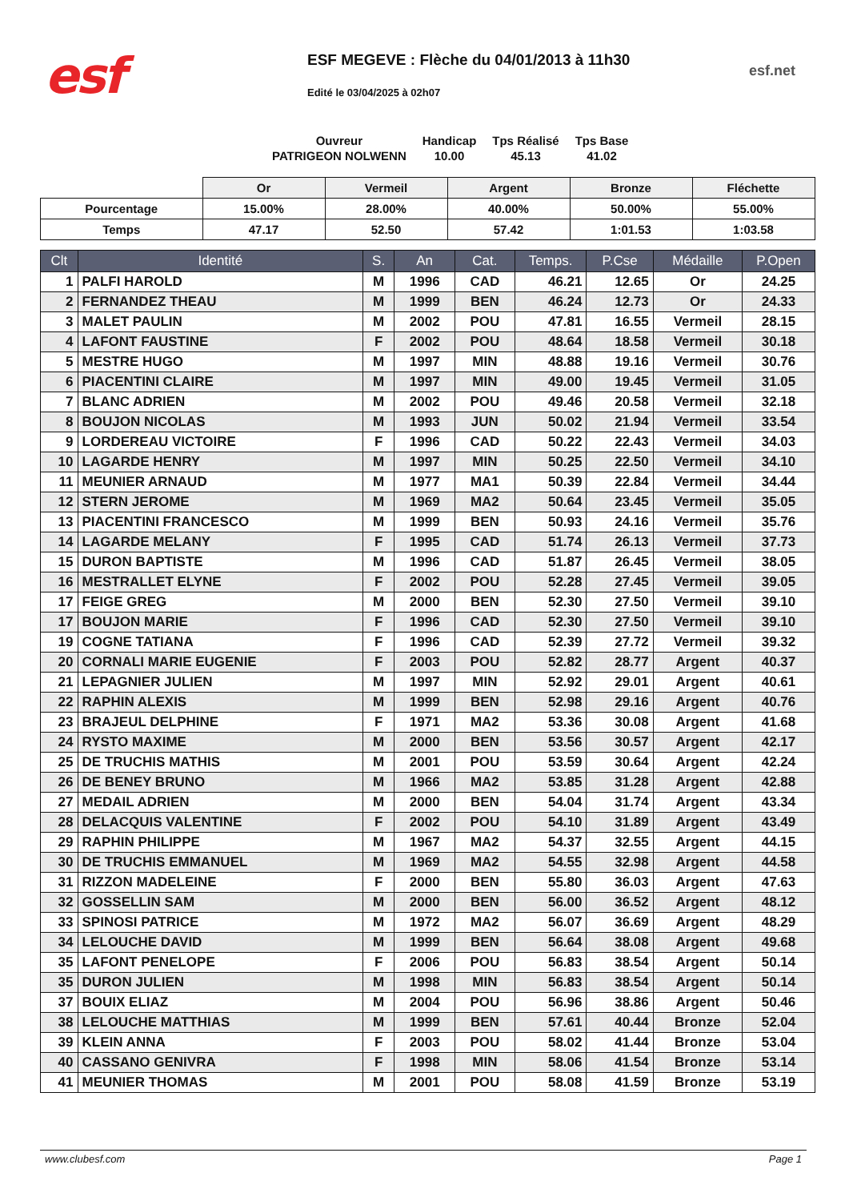esf
ESF MEGEVE : Flèche du 04/01/2013 à 11h30
esf.net
Edité le 03/04/2025 à 02h07
| Ouvreur | Handicap | Tps Réalisé | Tps Base |
| PATRIGEON NOLWENN | 10.00 | 45.13 | 41.02 |
| | Or | Vermeil | Argent | Bronze | Fléchette |
| Pourcentage | 15.00% | 28.00% | 40.00% | 50.00% | 55.00% |
| Temps | 47.17 | 52.50 | 57.42 | 1:01.53 | 1:03.58 |
| Clt | Identité | S. | An | Cat. | Temps. | P.Cse | Médaille | P.Open |
| --- | --- | --- | --- | --- | --- | --- | --- | --- |
| 1 | PALFI HAROLD | M | 1996 | CAD | 46.21 | 12.65 | Or | 24.25 |
| 2 | FERNANDEZ THEAU | M | 1999 | BEN | 46.24 | 12.73 | Or | 24.33 |
| 3 | MALET PAULIN | M | 2002 | POU | 47.81 | 16.55 | Vermeil | 28.15 |
| 4 | LAFONT FAUSTINE | F | 2002 | POU | 48.64 | 18.58 | Vermeil | 30.18 |
| 5 | MESTRE HUGO | M | 1997 | MIN | 48.88 | 19.16 | Vermeil | 30.76 |
| 6 | PIACENTINI CLAIRE | M | 1997 | MIN | 49.00 | 19.45 | Vermeil | 31.05 |
| 7 | BLANC ADRIEN | M | 2002 | POU | 49.46 | 20.58 | Vermeil | 32.18 |
| 8 | BOUJON NICOLAS | M | 1993 | JUN | 50.02 | 21.94 | Vermeil | 33.54 |
| 9 | LORDEREAU VICTOIRE | F | 1996 | CAD | 50.22 | 22.43 | Vermeil | 34.03 |
| 10 | LAGARDE HENRY | M | 1997 | MIN | 50.25 | 22.50 | Vermeil | 34.10 |
| 11 | MEUNIER ARNAUD | M | 1977 | MA1 | 50.39 | 22.84 | Vermeil | 34.44 |
| 12 | STERN JEROME | M | 1969 | MA2 | 50.64 | 23.45 | Vermeil | 35.05 |
| 13 | PIACENTINI FRANCESCO | M | 1999 | BEN | 50.93 | 24.16 | Vermeil | 35.76 |
| 14 | LAGARDE MELANY | F | 1995 | CAD | 51.74 | 26.13 | Vermeil | 37.73 |
| 15 | DURON BAPTISTE | M | 1996 | CAD | 51.87 | 26.45 | Vermeil | 38.05 |
| 16 | MESTRALLET ELYNE | F | 2002 | POU | 52.28 | 27.45 | Vermeil | 39.05 |
| 17 | FEIGE GREG | M | 2000 | BEN | 52.30 | 27.50 | Vermeil | 39.10 |
| 17 | BOUJON MARIE | F | 1996 | CAD | 52.30 | 27.50 | Vermeil | 39.10 |
| 19 | COGNE TATIANA | F | 1996 | CAD | 52.39 | 27.72 | Vermeil | 39.32 |
| 20 | CORNALI MARIE EUGENIE | F | 2003 | POU | 52.82 | 28.77 | Argent | 40.37 |
| 21 | LEPAGNIER JULIEN | M | 1997 | MIN | 52.92 | 29.01 | Argent | 40.61 |
| 22 | RAPHIN ALEXIS | M | 1999 | BEN | 52.98 | 29.16 | Argent | 40.76 |
| 23 | BRAJEUL DELPHINE | F | 1971 | MA2 | 53.36 | 30.08 | Argent | 41.68 |
| 24 | RYSTO MAXIME | M | 2000 | BEN | 53.56 | 30.57 | Argent | 42.17 |
| 25 | DE TRUCHIS MATHIS | M | 2001 | POU | 53.59 | 30.64 | Argent | 42.24 |
| 26 | DE BENEY BRUNO | M | 1966 | MA2 | 53.85 | 31.28 | Argent | 42.88 |
| 27 | MEDAIL ADRIEN | M | 2000 | BEN | 54.04 | 31.74 | Argent | 43.34 |
| 28 | DELACQUIS VALENTINE | F | 2002 | POU | 54.10 | 31.89 | Argent | 43.49 |
| 29 | RAPHIN PHILIPPE | M | 1967 | MA2 | 54.37 | 32.55 | Argent | 44.15 |
| 30 | DE TRUCHIS EMMANUEL | M | 1969 | MA2 | 54.55 | 32.98 | Argent | 44.58 |
| 31 | RIZZON MADELEINE | F | 2000 | BEN | 55.80 | 36.03 | Argent | 47.63 |
| 32 | GOSSELLIN SAM | M | 2000 | BEN | 56.00 | 36.52 | Argent | 48.12 |
| 33 | SPINOSI PATRICE | M | 1972 | MA2 | 56.07 | 36.69 | Argent | 48.29 |
| 34 | LELOUCHE DAVID | M | 1999 | BEN | 56.64 | 38.08 | Argent | 49.68 |
| 35 | LAFONT PENELOPE | F | 2006 | POU | 56.83 | 38.54 | Argent | 50.14 |
| 35 | DURON JULIEN | M | 1998 | MIN | 56.83 | 38.54 | Argent | 50.14 |
| 37 | BOUIX ELIAZ | M | 2004 | POU | 56.96 | 38.86 | Argent | 50.46 |
| 38 | LELOUCHE MATTHIAS | M | 1999 | BEN | 57.61 | 40.44 | Bronze | 52.04 |
| 39 | KLEIN ANNA | F | 2003 | POU | 58.02 | 41.44 | Bronze | 53.04 |
| 40 | CASSANO GENIVRA | F | 1998 | MIN | 58.06 | 41.54 | Bronze | 53.14 |
| 41 | MEUNIER THOMAS | M | 2001 | POU | 58.08 | 41.59 | Bronze | 53.19 |
www.clubesf.com Page 1